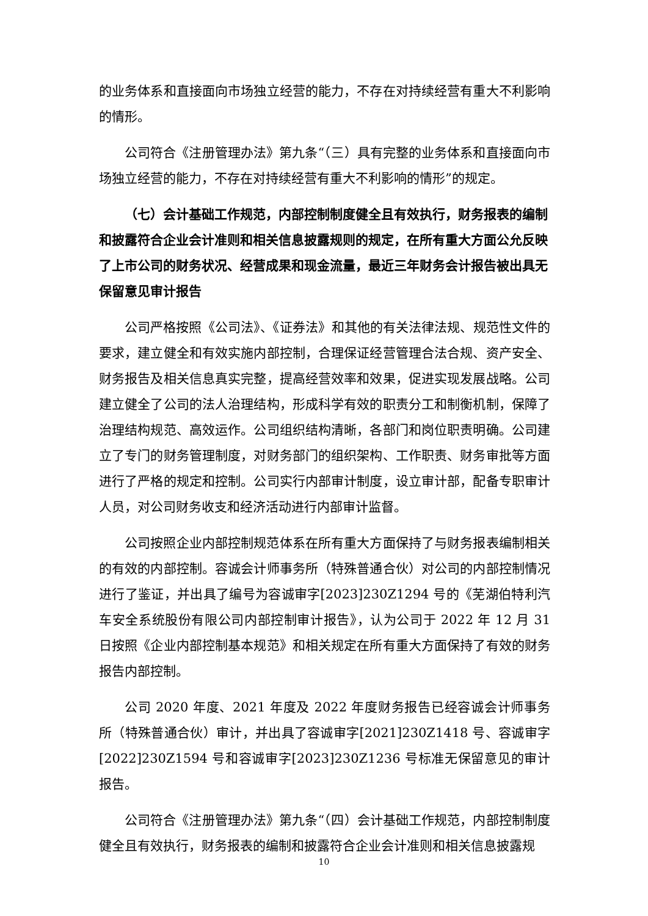的业务体系和直接面向市场独立经营的能力，不存在对持续经营有重大不利影响的情形。
公司符合《注册管理办法》第九条“（三）具有完整的业务体系和直接面向市场独立经营的能力，不存在对持续经营有重大不利影响的情形”的规定。
（七）会计基础工作规范，内部控制制度健全且有效执行，财务报表的编制和披露符合企业会计准则和相关信息披露规则的规定，在所有重大方面公允反映了上市公司的财务状况、经营成果和现金流量，最近三年财务会计报告被出具无保留意见审计报告
公司严格按照《公司法》、《证券法》和其他的有关法律法规、规范性文件的要求，建立健全和有效实施内部控制，合理保证经营管理合法合规、资产安全、财务报告及相关信息真实完整，提高经营效率和效果，促进实现发展战略。公司建立健全了公司的法人治理结构，形成科学有效的职责分工和制衡机制，保障了治理结构规范、高效运作。公司组织结构清晰，各部门和岗位职责明确。公司建立了专门的财务管理制度，对财务部门的组织架构、工作职责、财务审批等方面进行了严格的规定和控制。公司实行内部审计制度，设立审计部，配备专职审计人员，对公司财务收支和经济活动进行内部审计监督。
公司按照企业内部控制规范体系在所有重大方面保持了与财务报表编制相关的有效的内部控制。容诚会计师事务所（特殊普通合伙）对公司的内部控制情况进行了鉴证，并出具了编号为容诚审字[2023]230Z1294 号的《芜湖伯特利汽车安全系统股份有限公司内部控制审计报告》，认为公司于 2022 年 12 月 31 日按照《企业内部控制基本规范》和相关规定在所有重大方面保持了有效的财务报告内部控制。
公司 2020 年度、2021 年度及 2022 年度财务报告已经容诚会计师事务所（特殊普通合伙）审计，并出具了容诚审字[2021]230Z1418 号、容诚审字[2022]230Z1594 号和容诚审字[2023]230Z1236 号标准无保留意见的审计报告。
公司符合《注册管理办法》第九条“（四）会计基础工作规范，内部控制制度健全且有效执行，财务报表的编制和披露符合企业会计准则和相关信息披露规
10